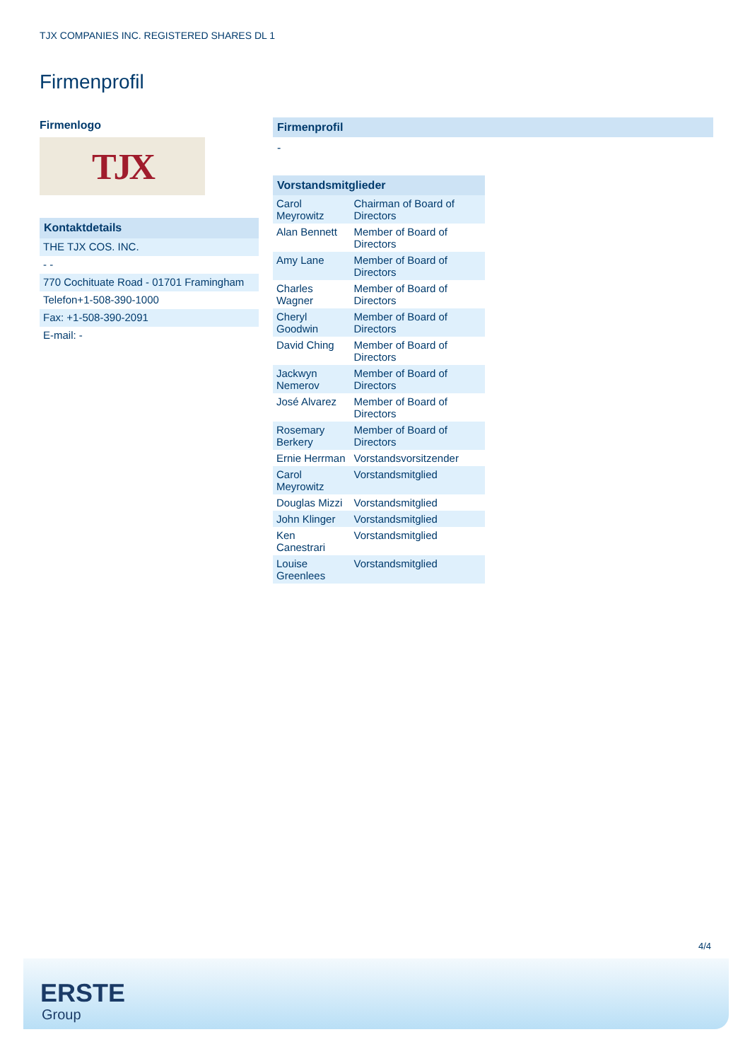TJX COMPANIES INC. REGISTERED SHARES DL 1
Firmenprofil
Firmenlogo
TJX
| Kontaktdetails |
| THE TJX COS. INC. |
| - - |
| 770 Cochituate Road - 01701 Framingham |
| Telefon+1-508-390-1000 |
| Fax: +1-508-390-2091 |
| E-mail: - |
Firmenprofil
-
| Vorstandsmitglieder | |
| Carol Meyrowitz | Chairman of Board of Directors |
| Alan Bennett | Member of Board of Directors |
| Amy Lane | Member of Board of Directors |
| Charles Wagner | Member of Board of Directors |
| Cheryl Goodwin | Member of Board of Directors |
| David Ching | Member of Board of Directors |
| Jackwyn Nemerov | Member of Board of Directors |
| José Alvarez | Member of Board of Directors |
| Rosemary Berkery | Member of Board of Directors |
| Ernie Herrman | Vorstandsvorsitzender |
| Carol Meyrowitz | Vorstandsmitglied |
| Douglas Mizzi | Vorstandsmitglied |
| John Klinger | Vorstandsmitglied |
| Ken Canestrari | Vorstandsmitglied |
| Louise Greenlees | Vorstandsmitglied |
4/4
ERSTE
Group